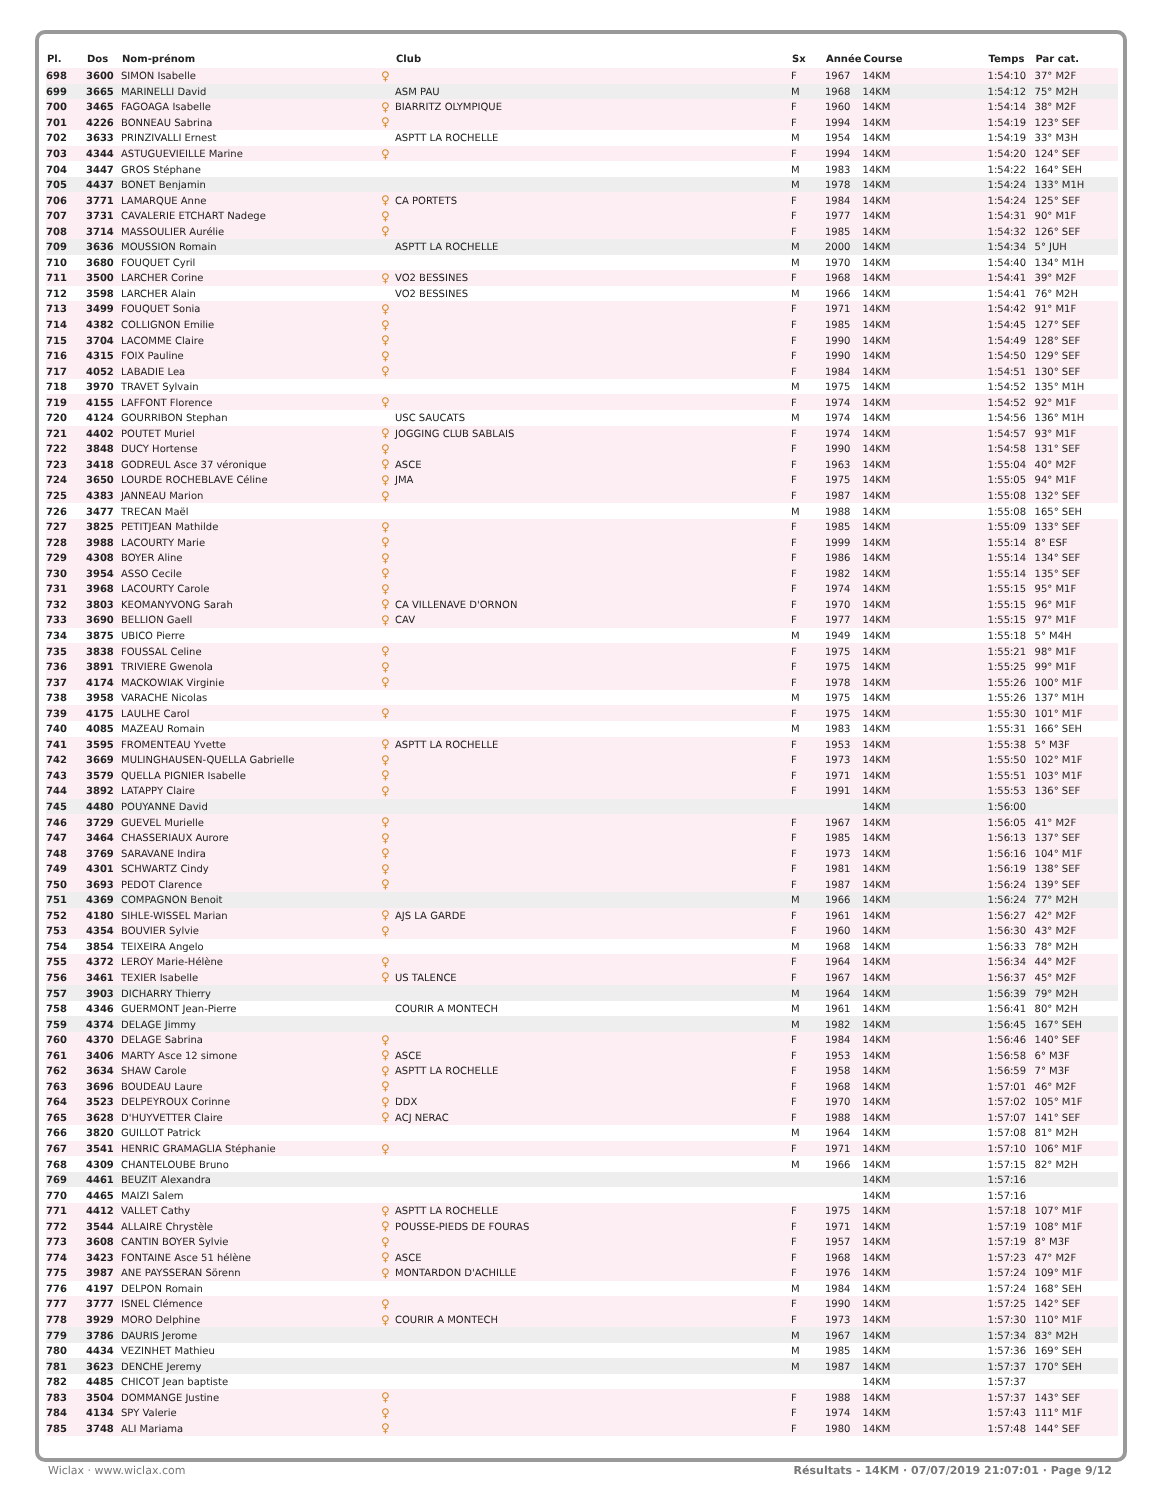| Pl. | Dos | Nom-prénom | | Club | Sx | Année | Course | Temps | Par cat. |
| --- | --- | --- | --- | --- | --- | --- | --- | --- | --- |
| 698 | 3600 | SIMON Isabelle | ♀ | | F | 1967 | 14KM | 1:54:10 | 37° M2F |
| 699 | 3665 | MARINELLI David | | ASM PAU | M | 1968 | 14KM | 1:54:12 | 75° M2H |
| 700 | 3465 | FAGOAGA Isabelle | ♀ | BIARRITZ OLYMPIQUE | F | 1960 | 14KM | 1:54:14 | 38° M2F |
| 701 | 4226 | BONNEAU Sabrina | ♀ | | F | 1994 | 14KM | 1:54:19 | 123° SEF |
| 702 | 3633 | PRINZIVALLI Ernest | | ASPTT LA ROCHELLE | M | 1954 | 14KM | 1:54:19 | 33° M3H |
| 703 | 4344 | ASTUGUEVIEILLE Marine | ♀ | | F | 1994 | 14KM | 1:54:20 | 124° SEF |
| 704 | 3447 | GROS Stéphane | | | M | 1983 | 14KM | 1:54:22 | 164° SEH |
| 705 | 4437 | BONET Benjamin | | | M | 1978 | 14KM | 1:54:24 | 133° M1H |
| 706 | 3771 | LAMARQUE Anne | ♀ | CA PORTETS | F | 1984 | 14KM | 1:54:24 | 125° SEF |
| 707 | 3731 | CAVALERIE ETCHART Nadege | ♀ | | F | 1977 | 14KM | 1:54:31 | 90° M1F |
| 708 | 3714 | MASSOULIER Aurélie | ♀ | | F | 1985 | 14KM | 1:54:32 | 126° SEF |
| 709 | 3636 | MOUSSION Romain | | ASPTT LA ROCHELLE | M | 2000 | 14KM | 1:54:34 | 5° JUH |
| 710 | 3680 | FOUQUET Cyril | | | M | 1970 | 14KM | 1:54:40 | 134° M1H |
| 711 | 3500 | LARCHER Corine | ♀ | VO2 BESSINES | F | 1968 | 14KM | 1:54:41 | 39° M2F |
| 712 | 3598 | LARCHER Alain | | VO2 BESSINES | M | 1966 | 14KM | 1:54:41 | 76° M2H |
| 713 | 3499 | FOUQUET Sonia | ♀ | | F | 1971 | 14KM | 1:54:42 | 91° M1F |
| 714 | 4382 | COLLIGNON Emilie | ♀ | | F | 1985 | 14KM | 1:54:45 | 127° SEF |
| 715 | 3704 | LACOMME Claire | ♀ | | F | 1990 | 14KM | 1:54:49 | 128° SEF |
| 716 | 4315 | FOIX Pauline | ♀ | | F | 1990 | 14KM | 1:54:50 | 129° SEF |
| 717 | 4052 | LABADIE Lea | ♀ | | F | 1984 | 14KM | 1:54:51 | 130° SEF |
| 718 | 3970 | TRAVET Sylvain | | | M | 1975 | 14KM | 1:54:52 | 135° M1H |
| 719 | 4155 | LAFFONT Florence | ♀ | | F | 1974 | 14KM | 1:54:52 | 92° M1F |
| 720 | 4124 | GOURRIBON Stephan | | USC SAUCATS | M | 1974 | 14KM | 1:54:56 | 136° M1H |
| 721 | 4402 | POUTET Muriel | ♀ | JOGGING CLUB SABLAIS | F | 1974 | 14KM | 1:54:57 | 93° M1F |
| 722 | 3848 | DUCY Hortense | ♀ | | F | 1990 | 14KM | 1:54:58 | 131° SEF |
| 723 | 3418 | GODREUL Asce 37 véronique | ♀ | ASCE | F | 1963 | 14KM | 1:55:04 | 40° M2F |
| 724 | 3650 | LOURDE ROCHEBLAVE Céline | ♀ | JMA | F | 1975 | 14KM | 1:55:05 | 94° M1F |
| 725 | 4383 | JANNEAU Marion | ♀ | | F | 1987 | 14KM | 1:55:08 | 132° SEF |
| 726 | 3477 | TRECAN Maël | | | M | 1988 | 14KM | 1:55:08 | 165° SEH |
| 727 | 3825 | PETITJEAN Mathilde | ♀ | | F | 1985 | 14KM | 1:55:09 | 133° SEF |
| 728 | 3988 | LACOURTY Marie | ♀ | | F | 1999 | 14KM | 1:55:14 | 8° ESF |
| 729 | 4308 | BOYER Aline | ♀ | | F | 1986 | 14KM | 1:55:14 | 134° SEF |
| 730 | 3954 | ASSO Cecile | ♀ | | F | 1982 | 14KM | 1:55:14 | 135° SEF |
| 731 | 3968 | LACOURTY Carole | ♀ | | F | 1974 | 14KM | 1:55:15 | 95° M1F |
| 732 | 3803 | KEOMANYVONG Sarah | ♀ | CA VILLENAVE D'ORNON | F | 1970 | 14KM | 1:55:15 | 96° M1F |
| 733 | 3690 | BELLION Gaell | ♀ | CAV | F | 1977 | 14KM | 1:55:15 | 97° M1F |
| 734 | 3875 | UBICO Pierre | | | M | 1949 | 14KM | 1:55:18 | 5° M4H |
| 735 | 3838 | FOUSSAL Celine | ♀ | | F | 1975 | 14KM | 1:55:21 | 98° M1F |
| 736 | 3891 | TRIVIERE Gwenola | ♀ | | F | 1975 | 14KM | 1:55:25 | 99° M1F |
| 737 | 4174 | MACKOWIAK Virginie | ♀ | | F | 1978 | 14KM | 1:55:26 | 100° M1F |
| 738 | 3958 | VARACHE Nicolas | | | M | 1975 | 14KM | 1:55:26 | 137° M1H |
| 739 | 4175 | LAULHE Carol | ♀ | | F | 1975 | 14KM | 1:55:30 | 101° M1F |
| 740 | 4085 | MAZEAU Romain | | | M | 1983 | 14KM | 1:55:31 | 166° SEH |
| 741 | 3595 | FROMENTEAU Yvette | ♀ | ASPTT LA ROCHELLE | F | 1953 | 14KM | 1:55:38 | 5° M3F |
| 742 | 3669 | MULINGHAUSEN-QUELLA Gabrielle | ♀ | | F | 1973 | 14KM | 1:55:50 | 102° M1F |
| 743 | 3579 | QUELLA PIGNIER Isabelle | ♀ | | F | 1971 | 14KM | 1:55:51 | 103° M1F |
| 744 | 3892 | LATAPPY Claire | ♀ | | F | 1991 | 14KM | 1:55:53 | 136° SEF |
| 745 | 4480 | POUYANNE David | | | | | 14KM | 1:56:00 | |
| 746 | 3729 | GUEVEL Murielle | ♀ | | F | 1967 | 14KM | 1:56:05 | 41° M2F |
| 747 | 3464 | CHASSERIAUX Aurore | ♀ | | F | 1985 | 14KM | 1:56:13 | 137° SEF |
| 748 | 3769 | SARAVANE Indira | ♀ | | F | 1973 | 14KM | 1:56:16 | 104° M1F |
| 749 | 4301 | SCHWARTZ Cindy | ♀ | | F | 1981 | 14KM | 1:56:19 | 138° SEF |
| 750 | 3693 | PEDOT Clarence | ♀ | | F | 1987 | 14KM | 1:56:24 | 139° SEF |
| 751 | 4369 | COMPAGNON Benoit | | | M | 1966 | 14KM | 1:56:24 | 77° M2H |
| 752 | 4180 | SIHLE-WISSEL Marian | ♀ | AJS LA GARDE | F | 1961 | 14KM | 1:56:27 | 42° M2F |
| 753 | 4354 | BOUVIER Sylvie | ♀ | | F | 1960 | 14KM | 1:56:30 | 43° M2F |
| 754 | 3854 | TEIXEIRA Angelo | | | M | 1968 | 14KM | 1:56:33 | 78° M2H |
| 755 | 4372 | LEROY Marie-Hélène | ♀ | | F | 1964 | 14KM | 1:56:34 | 44° M2F |
| 756 | 3461 | TEXIER Isabelle | ♀ | US TALENCE | F | 1967 | 14KM | 1:56:37 | 45° M2F |
| 757 | 3903 | DICHARRY Thierry | | | M | 1964 | 14KM | 1:56:39 | 79° M2H |
| 758 | 4346 | GUERMONT Jean-Pierre | | COURIR A MONTECH | M | 1961 | 14KM | 1:56:41 | 80° M2H |
| 759 | 4374 | DELAGE Jimmy | | | M | 1982 | 14KM | 1:56:45 | 167° SEH |
| 760 | 4370 | DELAGE Sabrina | ♀ | | F | 1984 | 14KM | 1:56:46 | 140° SEF |
| 761 | 3406 | MARTY Asce 12 simone | ♀ | ASCE | F | 1953 | 14KM | 1:56:58 | 6° M3F |
| 762 | 3634 | SHAW Carole | ♀ | ASPTT LA ROCHELLE | F | 1958 | 14KM | 1:56:59 | 7° M3F |
| 763 | 3696 | BOUDEAU Laure | ♀ | | F | 1968 | 14KM | 1:57:01 | 46° M2F |
| 764 | 3523 | DELPEYROUX Corinne | ♀ | DDX | F | 1970 | 14KM | 1:57:02 | 105° M1F |
| 765 | 3628 | D'HUYVETTER Claire | ♀ | ACJ NERAC | F | 1988 | 14KM | 1:57:07 | 141° SEF |
| 766 | 3820 | GUILLOT Patrick | | | M | 1964 | 14KM | 1:57:08 | 81° M2H |
| 767 | 3541 | HENRIC GRAMAGLIA Stéphanie | ♀ | | F | 1971 | 14KM | 1:57:10 | 106° M1F |
| 768 | 4309 | CHANTELOUBE Bruno | | | M | 1966 | 14KM | 1:57:15 | 82° M2H |
| 769 | 4461 | BEUZIT Alexandra | | | | | 14KM | 1:57:16 | |
| 770 | 4465 | MAIZI Salem | | | | | 14KM | 1:57:16 | |
| 771 | 4412 | VALLET Cathy | ♀ | ASPTT LA ROCHELLE | F | 1975 | 14KM | 1:57:18 | 107° M1F |
| 772 | 3544 | ALLAIRE Chrystèle | ♀ | POUSSE-PIEDS DE FOURAS | F | 1971 | 14KM | 1:57:19 | 108° M1F |
| 773 | 3608 | CANTIN BOYER Sylvie | ♀ | | F | 1957 | 14KM | 1:57:19 | 8° M3F |
| 774 | 3423 | FONTAINE Asce 51 hélène | ♀ | ASCE | F | 1968 | 14KM | 1:57:23 | 47° M2F |
| 775 | 3987 | ANE PAYSSERAN Sörenn | ♀ | MONTARDON D'ACHILLE | F | 1976 | 14KM | 1:57:24 | 109° M1F |
| 776 | 4197 | DELPON Romain | | | M | 1984 | 14KM | 1:57:24 | 168° SEH |
| 777 | 3777 | ISNEL Clémence | ♀ | | F | 1990 | 14KM | 1:57:25 | 142° SEF |
| 778 | 3929 | MORO Delphine | ♀ | COURIR A MONTECH | F | 1973 | 14KM | 1:57:30 | 110° M1F |
| 779 | 3786 | DAURIS Jerome | | | M | 1967 | 14KM | 1:57:34 | 83° M2H |
| 780 | 4434 | VEZINHET Mathieu | | | M | 1985 | 14KM | 1:57:36 | 169° SEH |
| 781 | 3623 | DENCHE Jeremy | | | M | 1987 | 14KM | 1:57:37 | 170° SEH |
| 782 | 4485 | CHICOT Jean baptiste | | | | | 14KM | 1:57:37 | |
| 783 | 3504 | DOMMANGE Justine | ♀ | | F | 1988 | 14KM | 1:57:37 | 143° SEF |
| 784 | 4134 | SPY Valerie | ♀ | | F | 1974 | 14KM | 1:57:43 | 111° M1F |
| 785 | 3748 | ALI Mariama | ♀ | | F | 1980 | 14KM | 1:57:48 | 144° SEF |
Wiclax · www.wiclax.com Résultats - 14KM · 07/07/2019 21:07:01 · Page 9/12